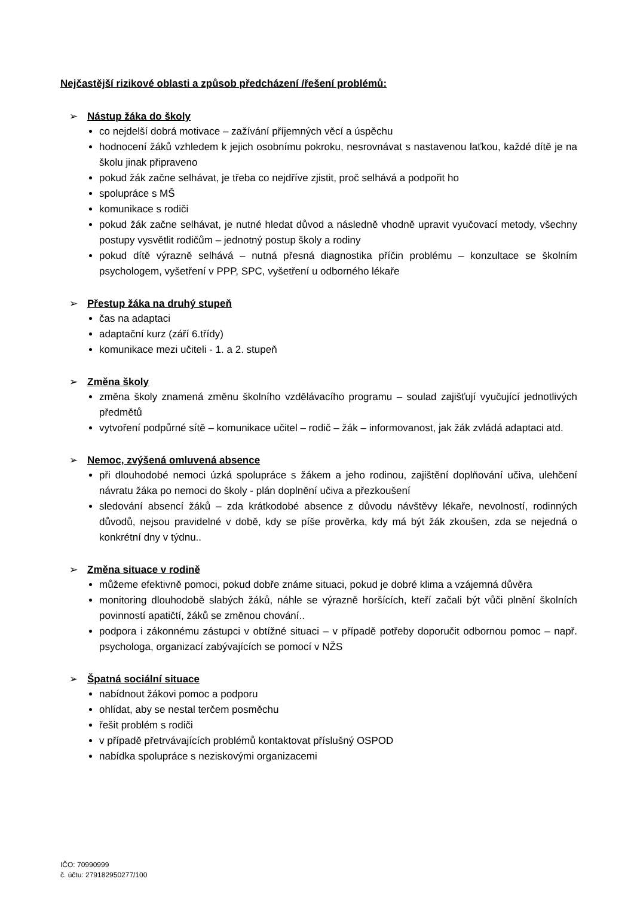Nejčastější rizikové oblasti a způsob předcházení /řešení problémů:
➢ Nástup žáka do školy
co nejdelší dobrá motivace – zažívání příjemných věcí a úspěchu
hodnocení žáků vzhledem k jejich osobnímu pokroku, nesrovnávat s nastavenou laťkou, každé dítě je na školu jinak připraveno
pokud žák začne selhávat, je třeba co nejdříve zjistit, proč selhává a podpořit ho
spolupráce s MŠ
komunikace s rodiči
pokud žák začne selhávat, je nutné hledat důvod a následně vhodně upravit vyučovací metody, všechny postupy vysvětlit rodičům – jednotný postup školy a rodiny
pokud dítě výrazně selhává – nutná přesná diagnostika příčin problému – konzultace se školním psychologem, vyšetření v PPP, SPC, vyšetření u odborného lékaře
➢ Přestup žáka na druhý stupeň
čas na adaptaci
adaptační kurz (září 6.třídy)
komunikace mezi učiteli - 1. a 2. stupeň
➢ Změna školy
změna školy znamená změnu školního vzdělávacího programu – soulad zajišťují vyučující jednotlivých předmětů
vytvoření podpůrné sítě – komunikace učitel – rodič – žák – informovanost, jak žák zvládá adaptaci atd.
➢ Nemoc, zvýšená omluvená absence
při dlouhodobé nemoci úzká spolupráce s žákem a jeho rodinou, zajištění doplňování učiva, ulehčení návratu žáka po nemoci do školy - plán doplnění učiva a přezkoušení
sledování absencí žáků – zda krátkodobé absence z důvodu návštěvy lékaře, nevolností, rodinných důvodů, nejsou pravidelné v době, kdy se píše prověrka, kdy má být žák zkoušen, zda se nejedná o konkrétní dny v týdnu..
➢ Změna situace v rodině
můžeme efektivně pomoci, pokud dobře známe situaci, pokud je dobré klima a vzájemná důvěra
monitoring dlouhodobě slabých žáků, náhle se výrazně horšících, kteří začali být vůči plnění školních povinností apatičtí, žáků se změnou chování..
podpora i zákonnému zástupci v obtížné situaci – v případě potřeby doporučit odbornou pomoc – např. psychologa, organizací zabývajících se pomocí v NŽS
➢ Špatná sociální situace
nabídnout žákovi pomoc a podporu
ohlídat, aby se nestal terčem posměchu
řešit problém s rodiči
v případě přetrvávajících problémů kontaktovat příslušný OSPOD
nabídka spolupráce s neziskovými organizacemi
IČO: 70990999
č. účtu: 279182950277/100